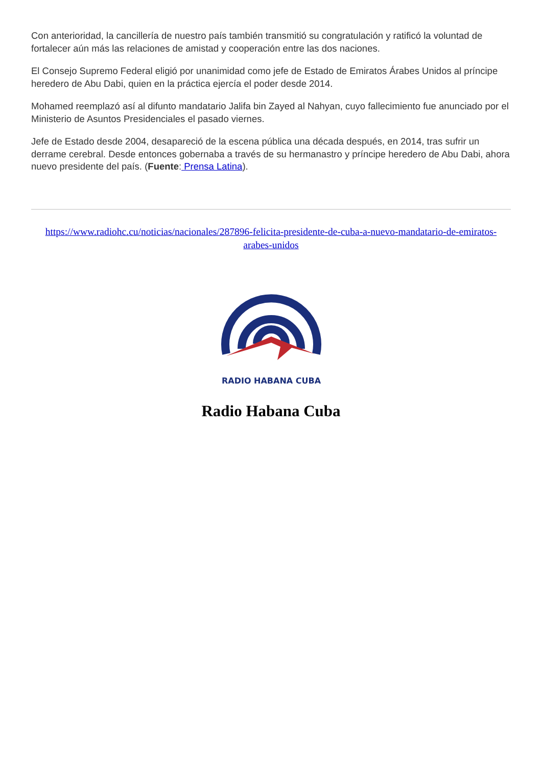Con anterioridad, la cancillería de nuestro país también transmitió su congratulación y ratificó la voluntad de fortalecer aún más las relaciones de amistad y cooperación entre las dos naciones.
El Consejo Supremo Federal eligió por unanimidad como jefe de Estado de Emiratos Árabes Unidos al príncipe heredero de Abu Dabi, quien en la práctica ejercía el poder desde 2014.
Mohamed reemplazó así al difunto mandatario Jalifa bin Zayed al Nahyan, cuyo fallecimiento fue anunciado por el Ministerio de Asuntos Presidenciales el pasado viernes.
Jefe de Estado desde 2004, desapareció de la escena pública una década después, en 2014, tras sufrir un derrame cerebral. Desde entonces gobernaba a través de su hermanastro y príncipe heredero de Abu Dabi, ahora nuevo presidente del país. (Fuente: Prensa Latina).
https://www.radiohc.cu/noticias/nacionales/287896-felicita-presidente-de-cuba-a-nuevo-mandatario-de-emiratos-arabes-unidos
RADIO HABANA CUBA
Radio Habana Cuba